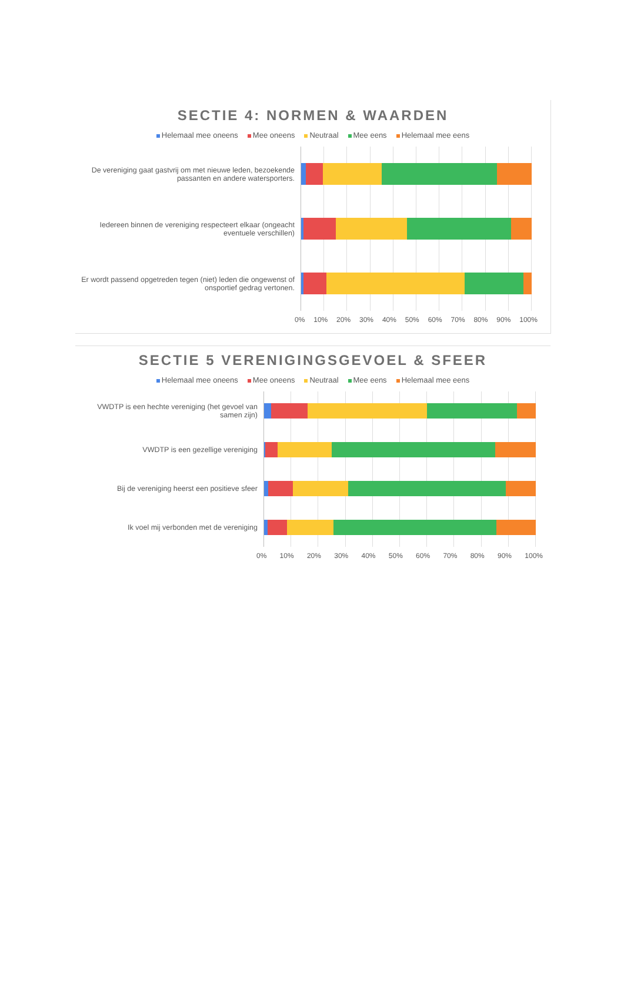SECTIE 4: NORMEN & WAARDEN
Helemaal mee oneens Mee oneens Neutraal Mee eens Helemaal mee eens
De vereniging gaat gastvrij om met nieuwe leden, bezoekende passanten en andere watersporters.
Iedereen binnen de vereniging respecteert elkaar (ongeacht eventuele verschillen)
Er wordt passend opgetreden tegen (niet) leden die ongewenst of onsportief gedrag vertonen.
0% 10% 20% 30% 40% 50% 60% 70% 80% 90% 100%
SECTIE 5 VERENIGINGSGEVOEL & SFEER
Helemaal mee oneens Mee oneens Neutraal Mee eens Helemaal mee eens
VWDTP is een hechte vereniging (het gevoel van samen zijn)
VWDTP is een gezellige vereniging
Bij de vereniging heerst een positieve sfeer
Ik voel mij verbonden met de vereniging
0% 10% 20% 30% 40% 50% 60% 70% 80% 90% 100%